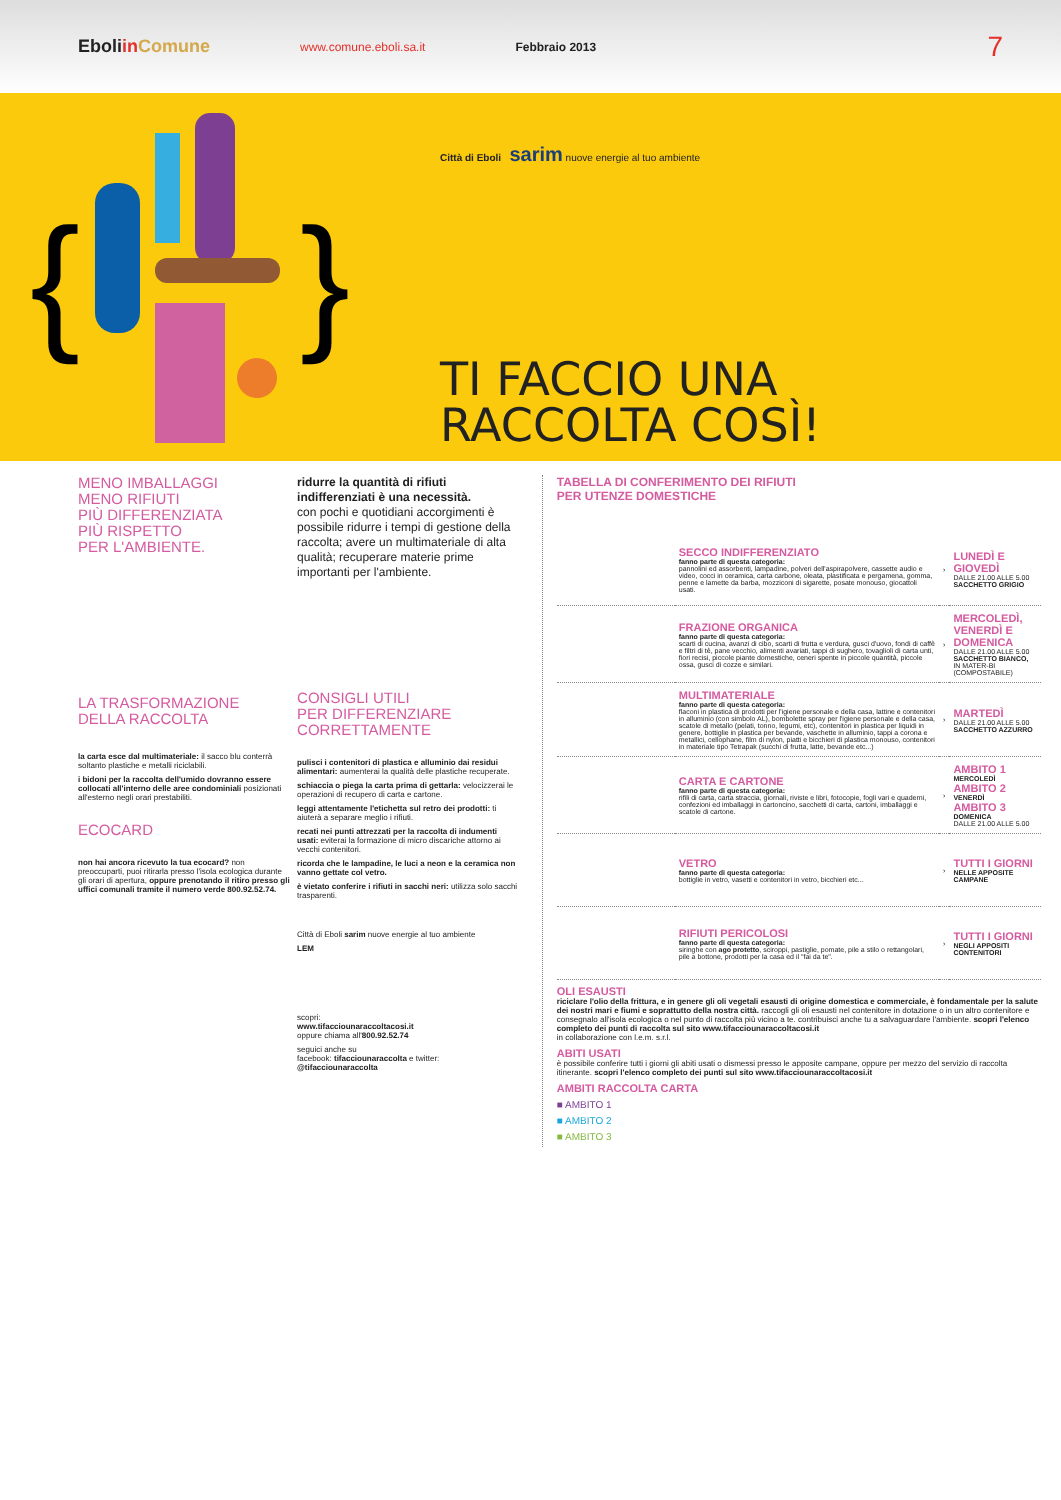Eboliin Comune www.comune.eboli.sa.it Febbraio 2013 7
{
}
Città di Eboli sarim nuove energie al tuo ambiente
TI FACCIO UNA
RACCOLTA COSÌ!
MENO IMBALLAGGI
MENO RIFIUTI
PIÙ DIFFERENZIATA
PIÙ RISPETTO
PER L'AMBIENTE.
LA TRASFORMAZIONE
DELLA RACCOLTA
la carta esce dal multimateriale: il sacco blu conterrà soltanto plastiche e metalli riciclabili.
i bidoni per la raccolta dell'umido dovranno essere collocati all'interno delle aree condominiali posizionati all'esterno negli orari prestabiliti.
ECOCARD
non hai ancora ricevuto la tua ecocard? non preoccuparti, puoi ritirarla presso l'isola ecologica durante gli orari di apertura, oppure prenotando il ritiro presso gli uffici comunali tramite il numero verde 800.92.52.74.
ridurre la quantità di rifiuti indifferenziati è una necessità.
con pochi e quotidiani accorgimenti è possibile ridurre i tempi di gestione della raccolta; avere un multimateriale di alta qualità; recuperare materie prime importanti per l'ambiente.
CONSIGLI UTILI
PER DIFFERENZIARE
CORRETTAMENTE
pulisci i contenitori di plastica e alluminio dai residui alimentari: aumenterai la qualità delle plastiche recuperate.
schiaccia o piega la carta prima di gettarla: velocizzerai le operazioni di recupero di carta e cartone.
leggi attentamente l'etichetta sul retro dei prodotti: ti aiuterà a separare meglio i rifiuti.
recati nei punti attrezzati per la raccolta di indumenti usati: eviterai la formazione di micro discariche attorno ai vecchi contenitori.
ricorda che le lampadine, le luci a neon e la ceramica non vanno gettate col vetro.
è vietato conferire i rifiuti in sacchi neri: utilizza solo sacchi trasparenti.
Città di Eboli sarim nuove energie al tuo ambiente
LEM
scopri:
www.tifacciounaraccoltacosi.it
oppure chiama all'800.92.52.74
seguici anche su
facebook: tifacciounaraccolta e twitter: @tifacciounaraccolta
TABELLA DI CONFERIMENTO DEI RIFIUTI
PER UTENZE DOMESTICHE
| | SECCO INDIFFERENZIATO fanno parte di questa categoria: pannolini ed assorbenti, lampadine, polveri dell'aspirapolvere, cassette audio e video, cocci in ceramica, carta carbone, oleata, plastificata e pergamena, gomma, penne e lamette da barba, mozziconi di sigarette, posate monouso, giocattoli usati. | › | LUNEDÌ E GIOVEDÌ DALLE 21.00 ALLE 5.00 SACCHETTO GRIGIO |
| | FRAZIONE ORGANICA fanno parte di questa categoria: scarti di cucina, avanzi di cibo, scarti di frutta e verdura, gusci d'uovo, fondi di caffè e filtri di tè, pane vecchio, alimenti avariati, tappi di sughero, tovaglioli di carta unti, fiori recisi, piccole piante domestiche, ceneri spente in piccole quantità, piccole ossa, gusci di cozze e similari. | › | MERCOLEDÌ, VENERDÌ E DOMENICA DALLE 21.00 ALLE 5.00 SACCHETTO BIANCO, IN MATER-BI (COMPOSTABILE) |
| | MULTIMATERIALE fanno parte di questa categoria: flaconi in plastica di prodotti per l'igiene personale e della casa, lattine e contenitori in alluminio (con simbolo AL), bombolette spray per l'igiene personale e della casa, scatole di metallo (pelati, tonno, legumi, etc), contenitori in plastica per liquidi in genere, bottiglie in plastica per bevande, vaschette in alluminio, tappi a corona e metallici, cellophane, film di nylon, piatti e bicchieri di plastica monouso, contenitori in materiale tipo Tetrapak (succhi di frutta, latte, bevande etc...) | › | MARTEDÌ DALLE 21.00 ALLE 5.00 SACCHETTO AZZURRO |
| | CARTA E CARTONE fanno parte di questa categoria: rifili di carta, carta straccia, giornali, riviste e libri, fotocopie, fogli vari e quaderni, confezioni ed imballaggi in cartoncino, sacchetti di carta, cartoni, imballaggi e scatole di cartone. | › | AMBITO 1 MERCOLEDÌ AMBITO 2 VENERDÌ AMBITO 3 DOMENICA DALLE 21.00 ALLE 5.00 |
| | VETRO fanno parte di questa categoria: bottiglie in vetro, vasetti e contenitori in vetro, bicchieri etc... | › | TUTTI I GIORNI NELLE APPOSITE CAMPANE |
| | RIFIUTI PERICOLOSI fanno parte di questa categoria: siringhe con ago protetto , sciroppi, pastiglie, pomate, pile a stilo o rettangolari, pile a bottone, prodotti per la casa ed il "fai da te". | › | TUTTI I GIORNI NEGLI APPOSITI CONTENITORI |
OLI ESAUSTI
riciclare l'olio della frittura, e in genere gli oli vegetali esausti di origine domestica e commerciale, è fondamentale per la salute dei nostri mari e fiumi e soprattutto della nostra città. raccogli gli oli esausti nel contenitore in dotazione o in un altro contenitore e consegnalo all'isola ecologica o nel punto di raccolta più vicino a te. contribuisci anche tu a salvaguardare l'ambiente. scopri l'elenco completo dei punti di raccolta sul sito www.tifacciounaraccoltacosi.it
in collaborazione con l.e.m. s.r.l.
ABITI USATI
è possibile conferire tutti i giorni gli abiti usati o dismessi presso le apposite campane, oppure per mezzo del servizio di raccolta itinerante. scopri l'elenco completo dei punti sul sito www.tifacciounaraccoltacosi.it
AMBITI RACCOLTA CARTA
■ AMBITO 1
■ AMBITO 2
■ AMBITO 3